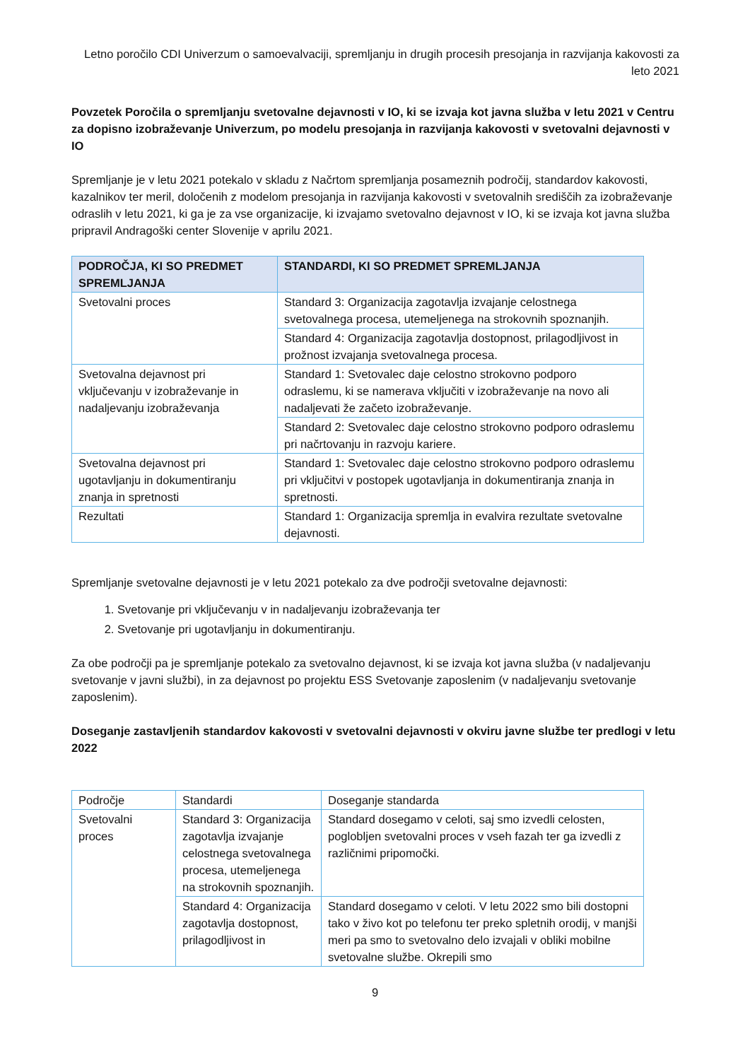Letno poročilo CDI Univerzum o samoevalvaciji, spremljanju in drugih procesih presojanja in razvijanja kakovosti za leto 2021
Povzetek Poročila o spremljanju svetovalne dejavnosti v IO, ki se izvaja kot javna služba v letu 2021 v Centru za dopisno izobraževanje Univerzum, po modelu presojanja in razvijanja kakovosti v svetovalni dejavnosti v IO
Spremljanje je v letu 2021 potekalo v skladu z Načrtom spremljanja posameznih področij, standardov kakovosti, kazalnikov ter meril, določenih z modelom presojanja in razvijanja kakovosti v svetovalnih središčih za izobraževanje odraslih v letu 2021, ki ga je za vse organizacije, ki izvajamo svetovalno dejavnost v IO, ki se izvaja kot javna služba pripravil Andragoški center Slovenije v aprilu 2021.
| PODROČJA, KI SO PREDMET SPREMLJANJA | STANDARDI, KI SO PREDMET SPREMLJANJA |
| --- | --- |
| Svetovalni proces | Standard 3: Organizacija zagotavlja izvajanje celostnega svetovalnega procesa, utemeljenega na strokovnih spoznanjih. |
| | Standard 4: Organizacija zagotavlja dostopnost, prilagodljivost in prožnost izvajanja svetovalnega procesa. |
| Svetovalna dejavnost pri vključevanju v izobraževanje in nadaljevanju izobraževanja | Standard 1: Svetovalec daje celostno strokovno podporo odraslemu, ki se namerava vključiti v izobraževanje na novo ali nadaljevati že začeto izobraževanje. |
| | Standard 2: Svetovalec daje celostno strokovno podporo odraslemu pri načrtovanju in razvoju kariere. |
| Svetovalna dejavnost pri ugotavljanju in dokumentiranju znanja in spretnosti | Standard 1: Svetovalec daje celostno strokovno podporo odraslemu pri vključitvi v postopek ugotavljanja in dokumentiranja znanja in spretnosti. |
| Rezultati | Standard 1: Organizacija spremlja in evalvira rezultate svetovalne dejavnosti. |
Spremljanje svetovalne dejavnosti je v letu 2021 potekalo za dve področji svetovalne dejavnosti:
1. Svetovanje pri vključevanju v in nadaljevanju izobraževanja ter
2. Svetovanje pri ugotavljanju in dokumentiranju.
Za obe področji pa je spremljanje potekalo za svetovalno dejavnost, ki se izvaja kot javna služba (v nadaljevanju svetovanje v javni službi), in za dejavnost po projektu ESS Svetovanje zaposlenim (v nadaljevanju svetovanje zaposlenim).
Doseganje zastavljenih standardov kakovosti v svetovalni dejavnosti v okviru javne službe ter predlogi v letu 2022
| Področje | Standardi | Doseganje standarda |
| Svetovalni proces | Standard 3: Organizacija zagotavlja izvajanje celostnega svetovalnega procesa, utemeljenega na strokovnih spoznanjih. | Standard dosegamo v celoti, saj smo izvedli celosten, poglobljen svetovalni proces v vseh fazah ter ga izvedli z različnimi pripomočki. |
| | Standard 4: Organizacija zagotavlja dostopnost, prilagodljivost in | Standard dosegamo v celoti. V letu 2022 smo bili dostopni tako v živo kot po telefonu ter preko spletnih orodij, v manjši meri pa smo to svetovalno delo izvajali v obliki mobilne svetovalne službe. Okrepili smo |
9